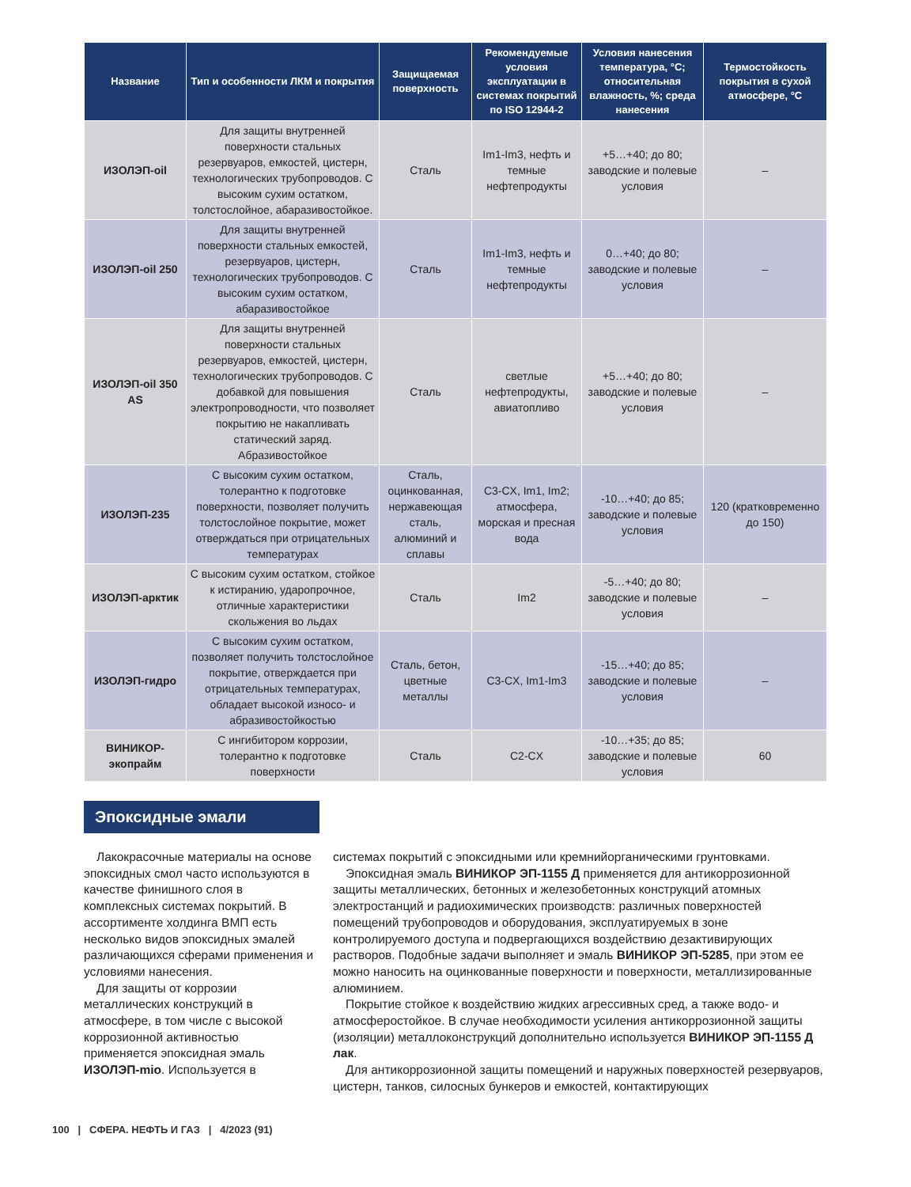| Название | Тип и особенности ЛКМ и покрытия | Защищаемая поверхность | Рекомендуемые условия эксплуатации в системах покрытий по ISO 12944-2 | Условия нанесения температура, °С; относительная влажность, %; среда нанесения | Термостойкость покрытия в сухой атмосфере, °С |
| --- | --- | --- | --- | --- | --- |
| ИЗОЛЭП-oil | Для защиты внутренней поверхности стальных резервуаров, емкостей, цистерн, технологических трубопроводов. С высоким сухим остатком, толстослойное, абаразивостойкое. | Сталь | Im1-Im3, нефть и темные нефтепродукты | +5…+40; до 80; заводские и полевые условия | – |
| ИЗОЛЭП-oil 250 | Для защиты внутренней поверхности стальных емкостей, резервуаров, цистерн, технологических трубопроводов. С высоким сухим остатком, абаразивостойкое | Сталь | Im1-Im3, нефть и темные нефтепродукты | 0…+40; до 80; заводские и полевые условия | – |
| ИЗОЛЭП-oil 350 AS | Для защиты внутренней поверхности стальных резервуаров, емкостей, цистерн, технологических трубопроводов. С добавкой для повышения электропроводности, что позволяет покрытию не накапливать статический заряд. Абразивостойкое | Сталь | светлые нефтепродукты, авиатопливо | +5…+40; до 80; заводские и полевые условия | – |
| ИЗОЛЭП-235 | С высоким сухим остатком, толерантно к подготовке поверхности, позволяет получить толстослойное покрытие, может отверждаться при отрицательных температурах | Сталь, оцинкованная, нержавеющая сталь, алюминий и сплавы | C3-CX, Im1, Im2; атмосфера, морская и пресная вода | -10…+40; до 85; заводские и полевые условия | 120 (кратковременно до 150) |
| ИЗОЛЭП-арктик | С высоким сухим остатком, стойкое к истиранию, ударопрочное, отличные характеристики скольжения во льдах | Сталь | Im2 | -5…+40; до 80; заводские и полевые условия | – |
| ИЗОЛЭП-гидро | С высоким сухим остатком, позволяет получить толстослойное покрытие, отверждается при отрицательных температурах, обладает высокой износо- и абразивостойкостью | Сталь, бетон, цветные металлы | C3-CX, Im1-Im3 | -15…+40; до 85; заводские и полевые условия | – |
| ВИНИКОР-экопрайм | С ингибитором коррозии, толерантно к подготовке поверхности | Сталь | C2-CX | -10…+35; до 85; заводские и полевые условия | 60 |
Эпоксидные эмали
Лакокрасочные материалы на основе эпоксидных смол часто используются в качестве финишного слоя в комплексных системах покрытий. В ассортименте холдинга ВМП есть несколько видов эпоксидных эмалей различающихся сферами применения и условиями нанесения.
Для защиты от коррозии металлических конструкций в атмосфере, в том числе с высокой коррозионной активностью применяется эпоксидная эмаль ИЗОЛЭП-mio. Используется в
системах покрытий с эпоксидными или кремнийорганическими грунтовками.
Эпоксидная эмаль ВИНИКОР ЭП-1155 Д применяется для антикоррозионной защиты металлических, бетонных и железобетонных конструкций атомных электростанций и радиохимических производств: различных поверхностей помещений трубопроводов и оборудования, эксплуатируемых в зоне контролируемого доступа и подвергающихся воздействию дезактивирующих растворов. Подобные задачи выполняет и эмаль ВИНИКОР ЭП-5285, при этом ее можно наносить на оцинкованные поверхности и поверхности, металлизированные алюминием.
Покрытие стойкое к воздействию жидких агрессивных сред, а также водо- и атмосферостойкое. В случае необходимости усиления антикоррозионной защиты (изоляции) металлоконструкций дополнительно используется ВИНИКОР ЭП-1155 Д лак.
Для антикоррозионной защиты помещений и наружных поверхностей резервуаров, цистерн, танков, силосных бункеров и емкостей, контактирующих
100 | СФЕРА. НЕФТЬ И ГАЗ | 4/2023 (91)